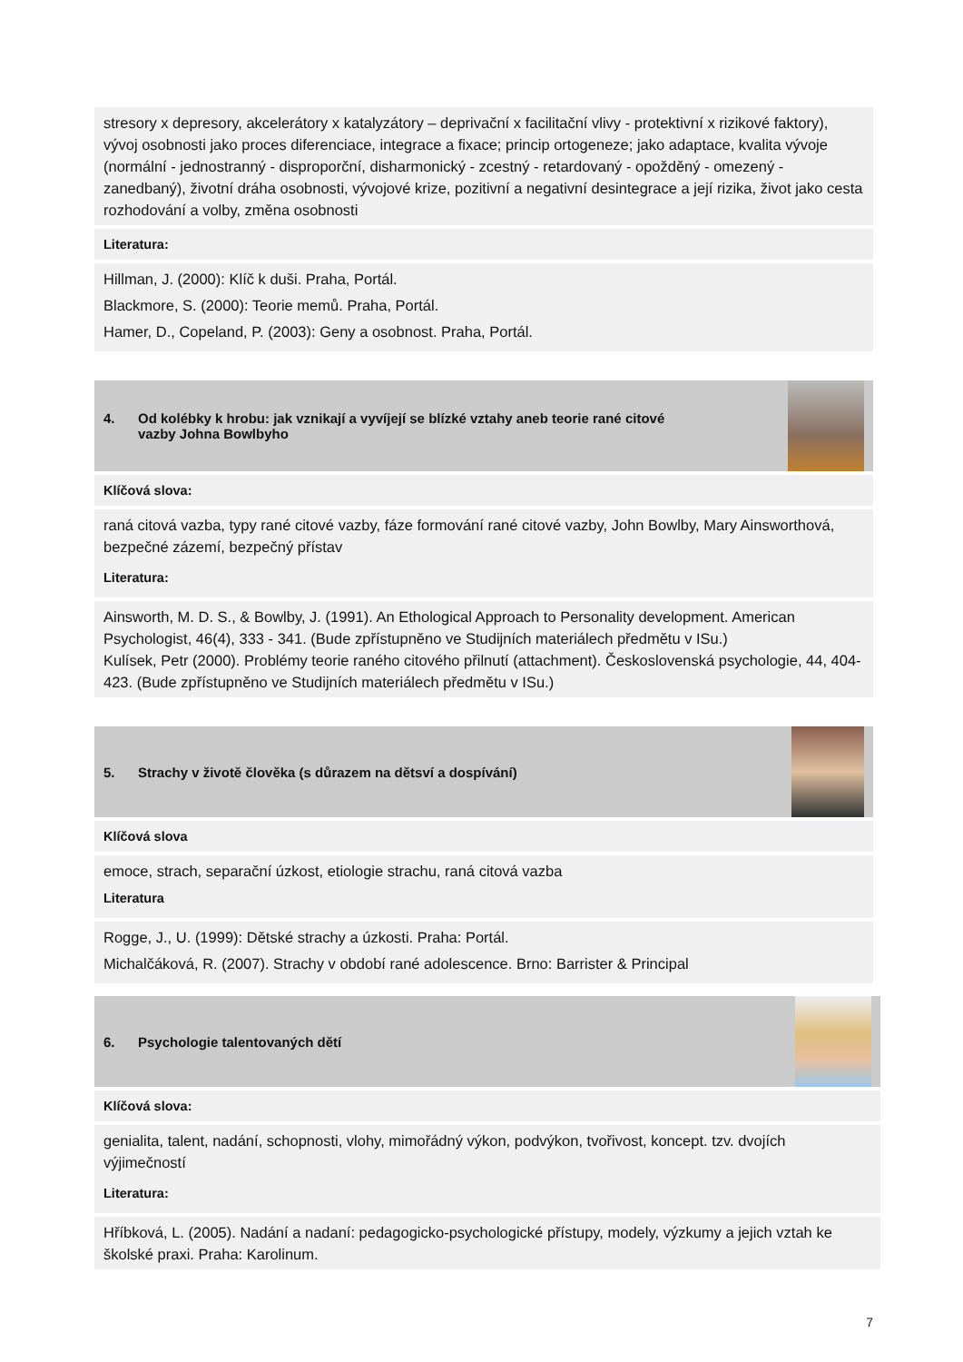stresory x depresory, akcelerátory x katalyzátory – deprivační x facilitační vlivy - protektivní x rizikové faktory), vývoj osobnosti jako proces diferenciace, integrace a fixace; princip ortogeneze; jako adaptace, kvalita vývoje (normální - jednostranný - disproporční, disharmonický - zcestný - retardovaný - opožděný - omezený - zanedbaný), životní dráha osobnosti, vývojové krize, pozitivní a negativní desintegrace a její rizika, život jako cesta rozhodování a volby, změna osobnosti
Literatura:
Hillman, J. (2000): Klíč k duši. Praha, Portál.
Blackmore, S. (2000): Teorie memů. Praha, Portál.
Hamer, D., Copeland, P. (2003): Geny a osobnost. Praha, Portál.
4. Od kolébky k hrobu: jak vznikají a vyvíjejí se blízké vztahy aneb teorie rané citové vazby Johna Bowlbyho
Klíčová slova:
raná citová vazba, typy rané citové vazby, fáze formování rané citové vazby, John Bowlby, Mary Ainsworthová, bezpečné zázemí, bezpečný přístav
Literatura:
Ainsworth, M. D. S., & Bowlby, J. (1991). An Ethological Approach to Personality development. American Psychologist, 46(4), 333 - 341. (Bude zpřístupněno ve Studijních materiálech předmětu v ISu.)
Kulísek, Petr (2000). Problémy teorie raného citového přilnutí (attachment). Československá psychologie, 44, 404-423. (Bude zpřístupněno ve Studijních materiálech předmětu v ISu.)
5. Strachy v životě člověka (s důrazem na dětsví a dospívání)
Klíčová slova
emoce, strach, separační úzkost, etiologie strachu, raná citová vazba
Literatura
Rogge, J., U. (1999): Dětské strachy a úzkosti. Praha: Portál.
Michalčáková, R. (2007). Strachy v období rané adolescence. Brno: Barrister & Principal
6. Psychologie talentovaných dětí
Klíčová slova:
genialita, talent, nadání, schopnosti, vlohy, mimořádný výkon, podvýkon, tvořivost, koncept. tzv. dvojích výjimečností
Literatura:
Hříbková, L. (2005). Nadání a nadaní: pedagogicko-psychologické přístupy, modely, výzkumy a jejich vztah ke školské praxi. Praha: Karolinum.
7